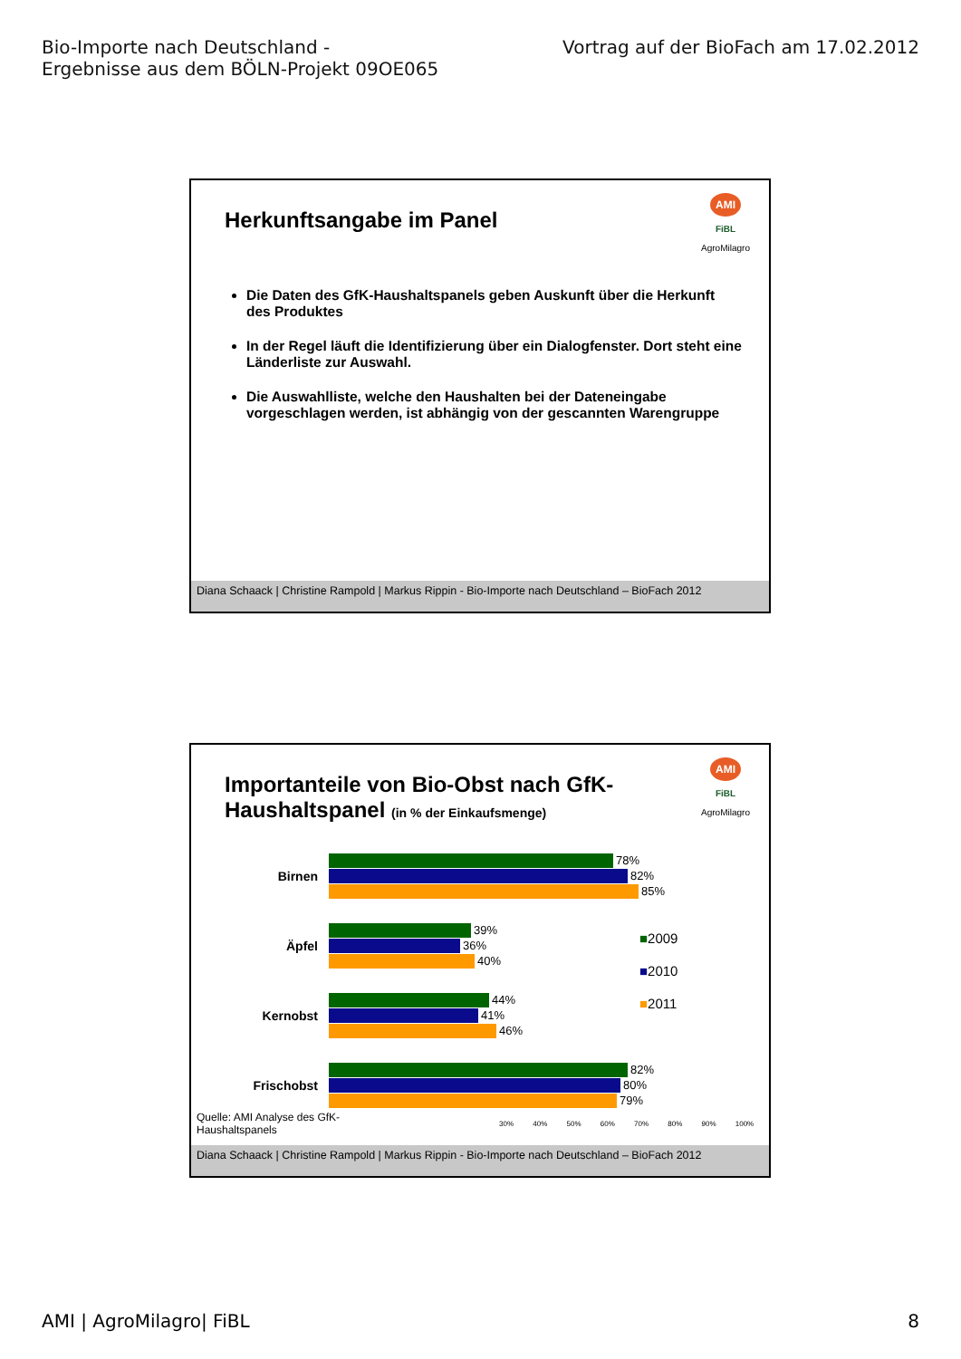Bio-Importe nach Deutschland -
Ergebnisse aus dem BÖLN-Projekt 09OE065
Vortrag auf der BioFach am 17.02.2012
AMI
FiBL
AgroMilagro
Herkunftsangabe im Panel
Die Daten des GfK-Haushaltspanels geben Auskunft über die Herkunft des Produktes
In der Regel läuft die Identifizierung über ein Dialogfenster. Dort steht eine Länderliste zur Auswahl.
Die Auswahlliste, welche den Haushalten bei der Dateneingabe vorgeschlagen werden, ist abhängig von der gescannten Warengruppe
Diana Schaack | Christine Rampold | Markus Rippin - Bio-Importe nach Deutschland – BioFach 2012
AMI
FiBL
AgroMilagro
Importanteile von Bio-Obst nach GfK-
Haushaltspanel (in % der Einkaufsmenge)
Birnen
78%
82%
85%
Äpfel
39%
36%
40%
Kernobst
44%
41%
46%
Frischobst
82%
80%
79%
30% 40% 50% 60% 70% 80% 90% 100%
■2009
■2010
■2011
Quelle: AMI Analyse des GfK-Haushaltspanels
Diana Schaack | Christine Rampold | Markus Rippin - Bio-Importe nach Deutschland – BioFach 2012
AMI | AgroMilagro| FiBL 8